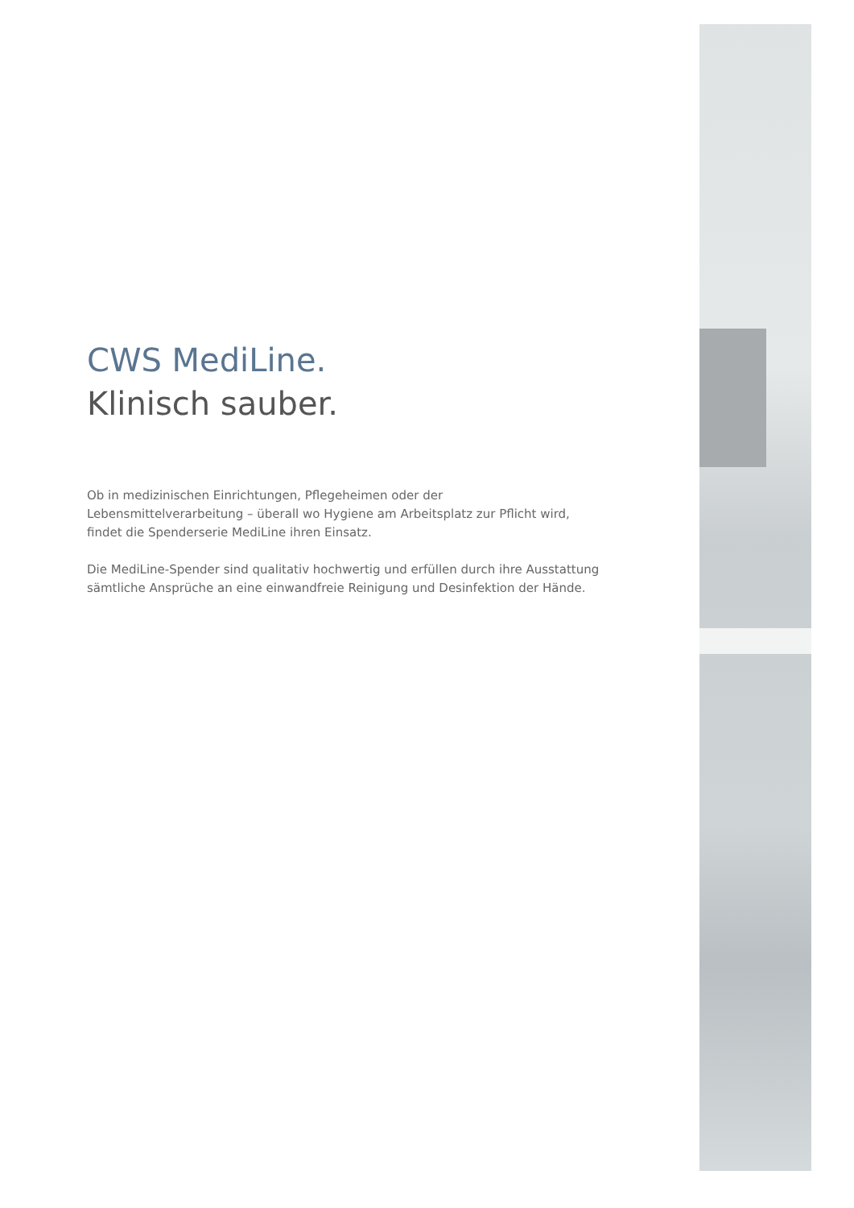CWS MediLine.
Klinisch sauber.
Ob in medizinischen Einrichtungen, Pflegeheimen oder der Lebensmittelverarbeitung – überall wo Hygiene am Arbeitsplatz zur Pflicht wird, findet die Spenderserie MediLine ihren Einsatz.
Die MediLine-Spender sind qualitativ hochwertig und erfüllen durch ihre Ausstattung sämtliche Ansprüche an eine einwandfreie Reinigung und Desinfektion der Hände.